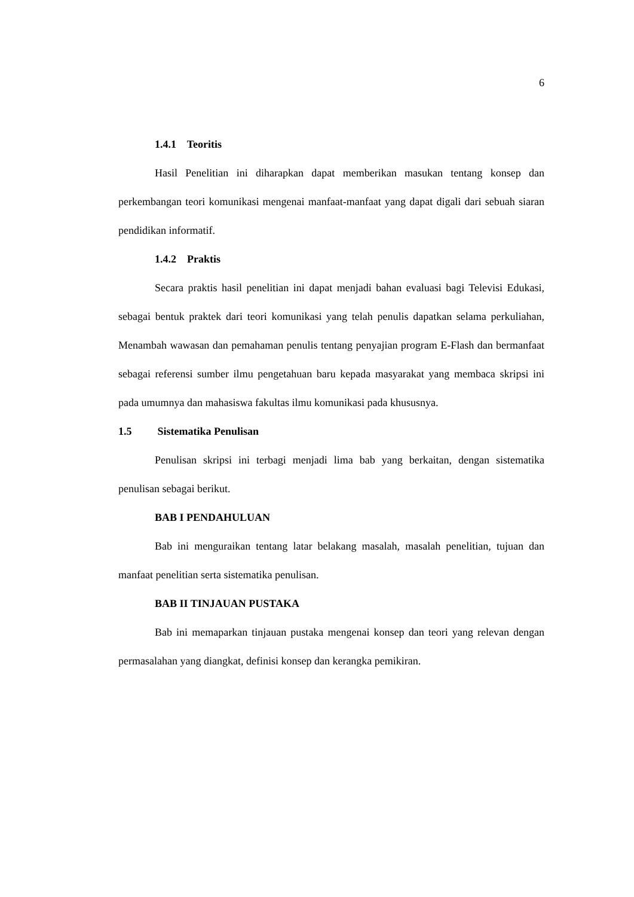6
1.4.1 Teoritis
Hasil Penelitian ini diharapkan dapat memberikan masukan tentang konsep dan perkembangan teori komunikasi mengenai manfaat-manfaat yang dapat digali dari sebuah siaran pendidikan informatif.
1.4.2 Praktis
Secara praktis hasil penelitian ini dapat menjadi bahan evaluasi bagi Televisi Edukasi, sebagai bentuk praktek dari teori komunikasi yang telah penulis dapatkan selama perkuliahan, Menambah wawasan dan pemahaman penulis tentang penyajian program E-Flash dan bermanfaat sebagai referensi sumber ilmu pengetahuan baru kepada masyarakat yang membaca skripsi ini pada umumnya dan mahasiswa fakultas ilmu komunikasi pada khususnya.
1.5 Sistematika Penulisan
Penulisan skripsi ini terbagi menjadi lima bab yang berkaitan, dengan sistematika penulisan sebagai berikut.
BAB I PENDAHULUAN
Bab ini menguraikan tentang latar belakang masalah, masalah penelitian, tujuan dan manfaat penelitian serta sistematika penulisan.
BAB II TINJAUAN PUSTAKA
Bab ini memaparkan tinjauan pustaka mengenai konsep dan teori yang relevan dengan permasalahan yang diangkat, definisi konsep dan kerangka pemikiran.